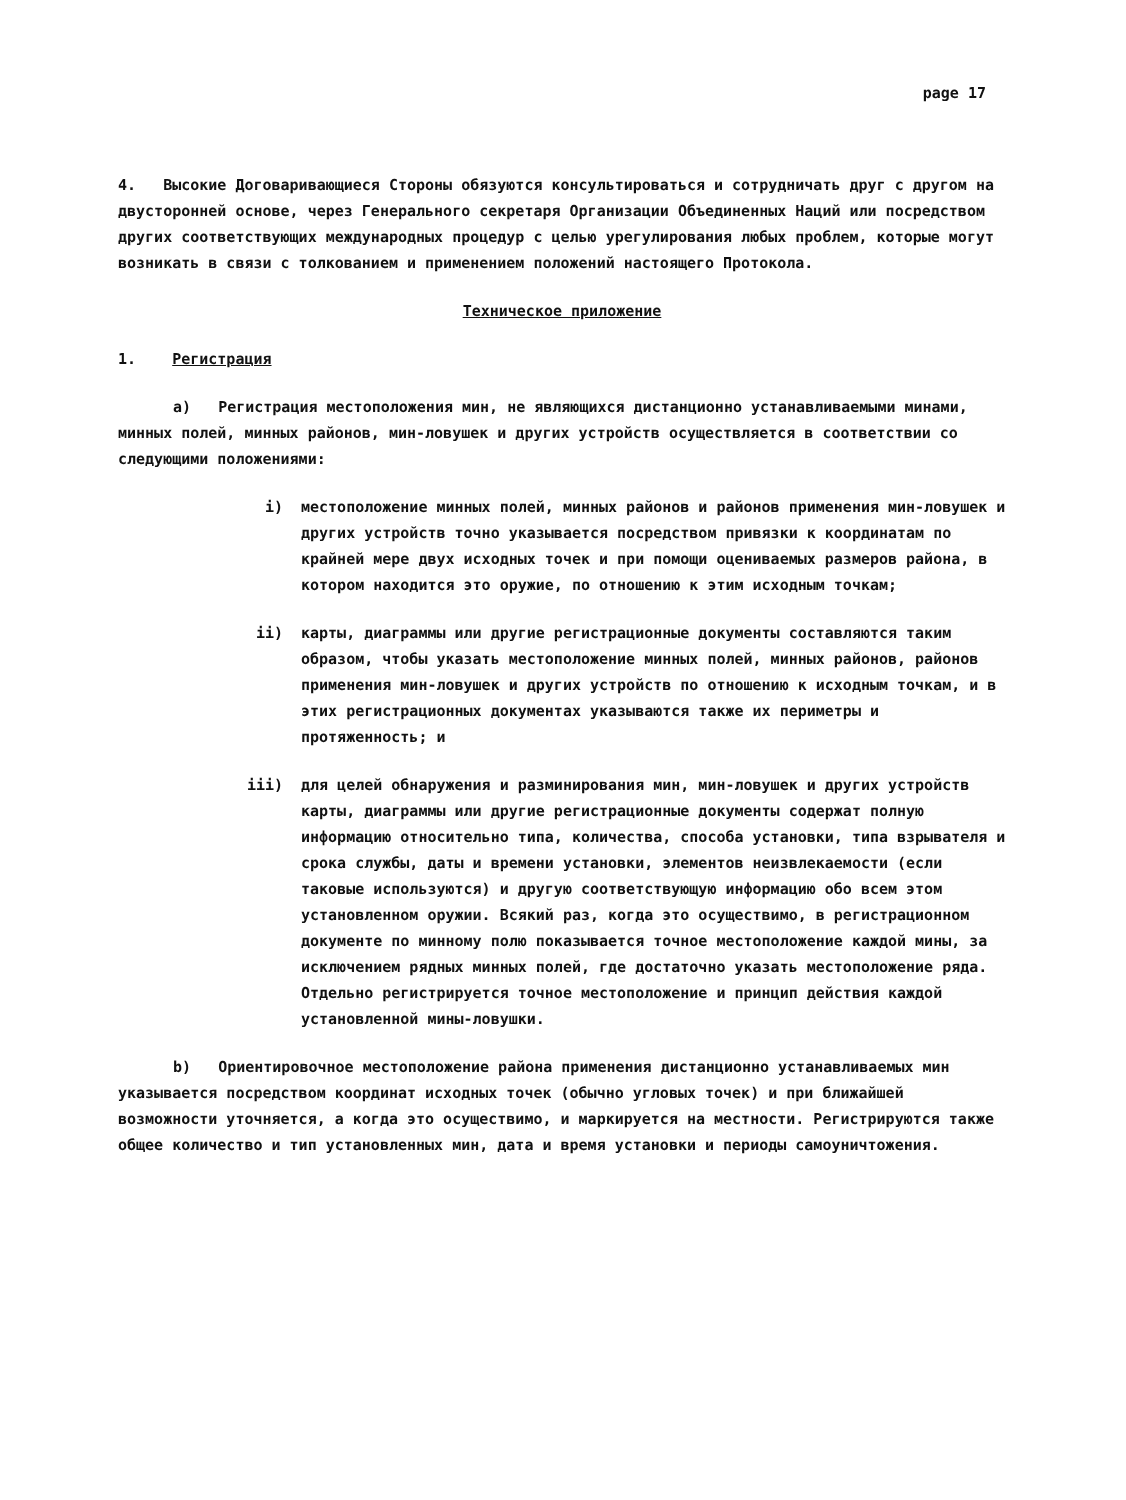page 17
4. Высокие Договаривающиеся Стороны обязуются консультироваться и сотрудничать друг с другом на двусторонней основе, через Генерального секретаря Организации Объединенных Наций или посредством других соответствующих международных процедур с целью урегулирования любых проблем, которые могут возникать в связи с толкованием и применением положений настоящего Протокола.
Техническое приложение
1. Регистрация
а) Регистрация местоположения мин, не являющихся дистанционно устанавливаемыми минами, минных полей, минных районов, мин-ловушек и других устройств осуществляется в соответствии со следующими положениями:
i) местоположение минных полей, минных районов и районов применения мин-ловушек и других устройств точно указывается посредством привязки к координатам по крайней мере двух исходных точек и при помощи оцениваемых размеров района, в котором находится это оружие, по отношению к этим исходным точкам;
ii) карты, диаграммы или другие регистрационные документы составляются таким образом, чтобы указать местоположение минных полей, минных районов, районов применения мин-ловушек и других устройств по отношению к исходным точкам, и в этих регистрационных документах указываются также их периметры и протяженность; и
iii) для целей обнаружения и разминирования мин, мин-ловушек и других устройств карты, диаграммы или другие регистрационные документы содержат полную информацию относительно типа, количества, способа установки, типа взрывателя и срока службы, даты и времени установки, элементов неизвлекаемости (если таковые используются) и другую соответствующую информацию обо всем этом установленном оружии. Всякий раз, когда это осуществимо, в регистрационном документе по минному полю показывается точное местоположение каждой мины, за исключением рядных минных полей, где достаточно указать местоположение ряда. Отдельно регистрируется точное местоположение и принцип действия каждой установленной мины-ловушки.
b) Ориентировочное местоположение района применения дистанционно устанавливаемых мин указывается посредством координат исходных точек (обычно угловых точек) и при ближайшей возможности уточняется, а когда это осуществимо, и маркируется на местности. Регистрируются также общее количество и тип установленных мин, дата и время установки и периоды самоуничтожения.